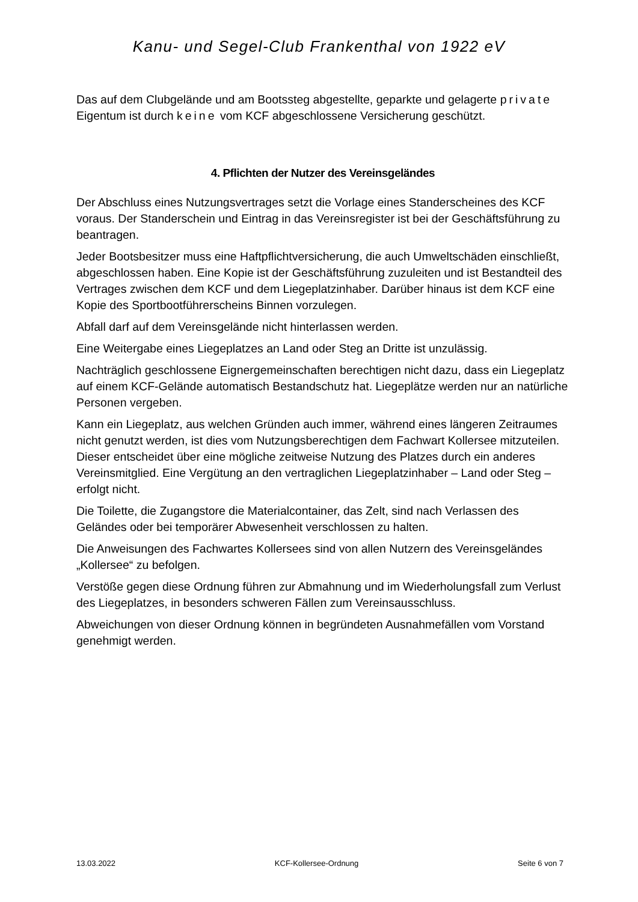Kanu- und Segel-Club Frankenthal von 1922 eV
Das auf dem Clubgelände und am Bootssteg abgestellte, geparkte und gelagerte private Eigentum ist durch keine vom KCF abgeschlossene Versicherung geschützt.
4. Pflichten der Nutzer des Vereinsgeländes
Der Abschluss eines Nutzungsvertrages setzt die Vorlage eines Standerscheines des KCF voraus. Der Standerschein und Eintrag in das Vereinsregister ist bei der Geschäftsführung zu beantragen.
Jeder Bootsbesitzer muss eine Haftpflichtversicherung, die auch Umweltschäden einschließt, abgeschlossen haben. Eine Kopie ist der Geschäftsführung zuzuleiten und ist Bestandteil des Vertrages zwischen dem KCF und dem Liegeplatzinhaber. Darüber hinaus ist dem KCF eine Kopie des Sportbootführerscheins Binnen vorzulegen.
Abfall darf auf dem Vereinsgelände nicht hinterlassen werden.
Eine Weitergabe eines Liegeplatzes an Land oder Steg an Dritte ist unzulässig.
Nachträglich geschlossene Eignergemeinschaften berechtigen nicht dazu, dass ein Liegeplatz auf einem KCF-Gelände automatisch Bestandschutz hat. Liegeplätze werden nur an natürliche Personen vergeben.
Kann ein Liegeplatz, aus welchen Gründen auch immer, während eines längeren Zeitraumes nicht genutzt werden, ist dies vom Nutzungsberechtigen dem Fachwart Kollersee mitzuteilen. Dieser entscheidet über eine mögliche zeitweise Nutzung des Platzes durch ein anderes Vereinsmitglied. Eine Vergütung an den vertraglichen Liegeplatzinhaber – Land oder Steg – erfolgt nicht.
Die Toilette, die Zugangstore die Materialcontainer, das Zelt, sind nach Verlassen des Geländes oder bei temporärer Abwesenheit verschlossen zu halten.
Die Anweisungen des Fachwartes Kollersees sind von allen Nutzern des Vereinsgeländes „Kollersee“ zu befolgen.
Verstöße gegen diese Ordnung führen zur Abmahnung und im Wiederholungsfall zum Verlust des Liegeplatzes, in besonders schweren Fällen zum Vereinsausschluss.
Abweichungen von dieser Ordnung können in begründeten Ausnahmefällen vom Vorstand genehmigt werden.
13.03.2022 KCF-Kollersee-Ordnung Seite 6 von 7